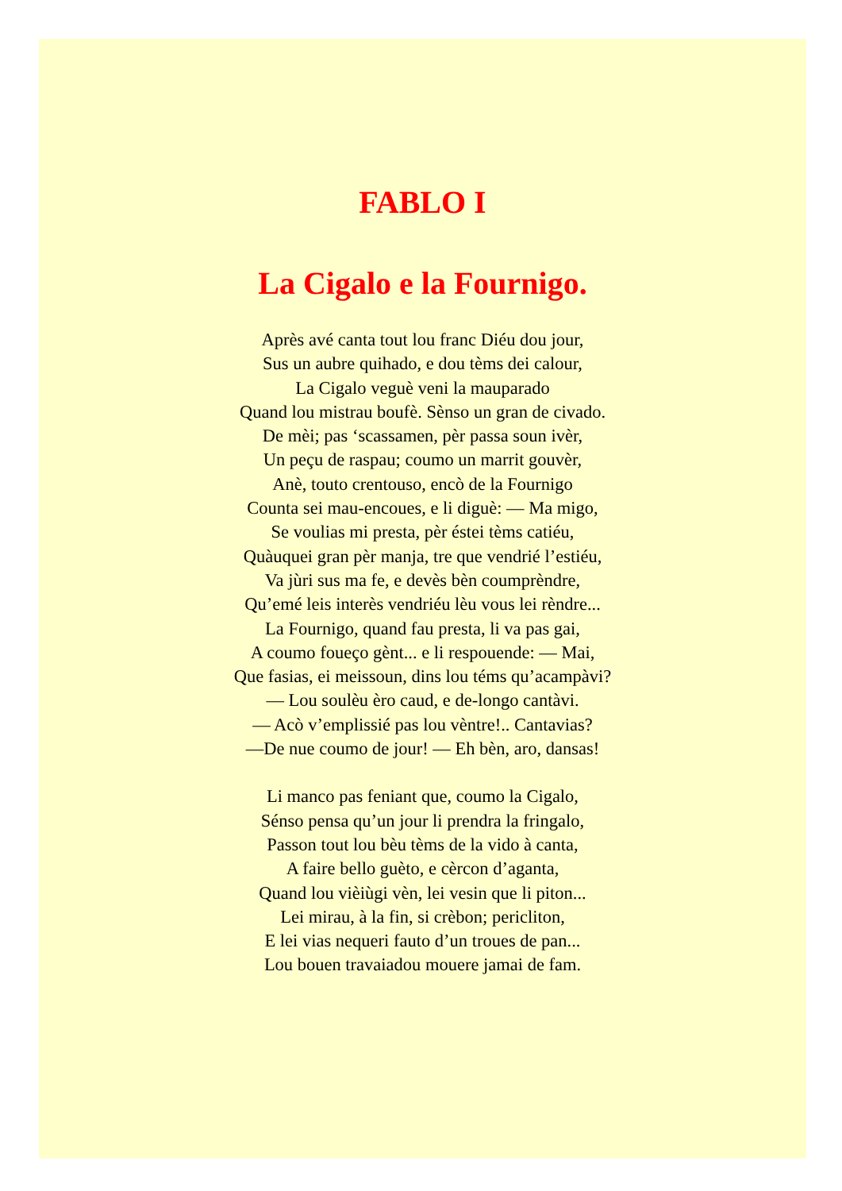FABLO I
La Cigalo e la Fournigo.
Après avé canta tout lou franc Diéu dou jour,
Sus un aubre quihado, e dou tèms dei calour,
La Cigalo veguè veni la mauparado
Quand lou mistrau boufè. Sènso un gran de civado.
De mèi; pas ‘scassamen, pèr passa soun ivèr,
Un peçu de raspau; coumo un marrit gouvèr,
Anè, touto crentouso, encò de la Fournigo
Counta sei mau-encoues, e li diguè: — Ma migo,
Se voulias mi presta, pèr éstei tèms catiéu,
Quàuquei gran pèr manja, tre que vendrié l’estiéu,
Va jùri sus ma fe, e devès bèn coumprèndre,
Qu’emé leis interès vendriéu lèu vous lei rèndre...
La Fournigo, quand fau presta, li va pas gai,
A coumo foueço gènt... e li respouende: — Mai,
Que fasias, ei meissoun, dins lou téms qu’acampàvi?
— Lou soulèu èro caud, e de-longo cantàvi.
— Acò v’emplissié pas lou vèntre!.. Cantavias?
—De nue coumo de jour! — Eh bèn, aro, dansas!
Li manco pas feniant que, coumo la Cigalo,
Sénso pensa qu’un jour li prendra la fringalo,
Passon tout lou bèu tèms de la vido à canta,
A faire bello guèto, e cèrcon d’aganta,
Quand lou vièiùgi vèn, lei vesin que li piton...
Lei mirau, à la fin, si crèbon; pericliton,
E lei vias nequeri fauto d’un troues de pan...
Lou bouen travaiadou mouere jamai de fam.